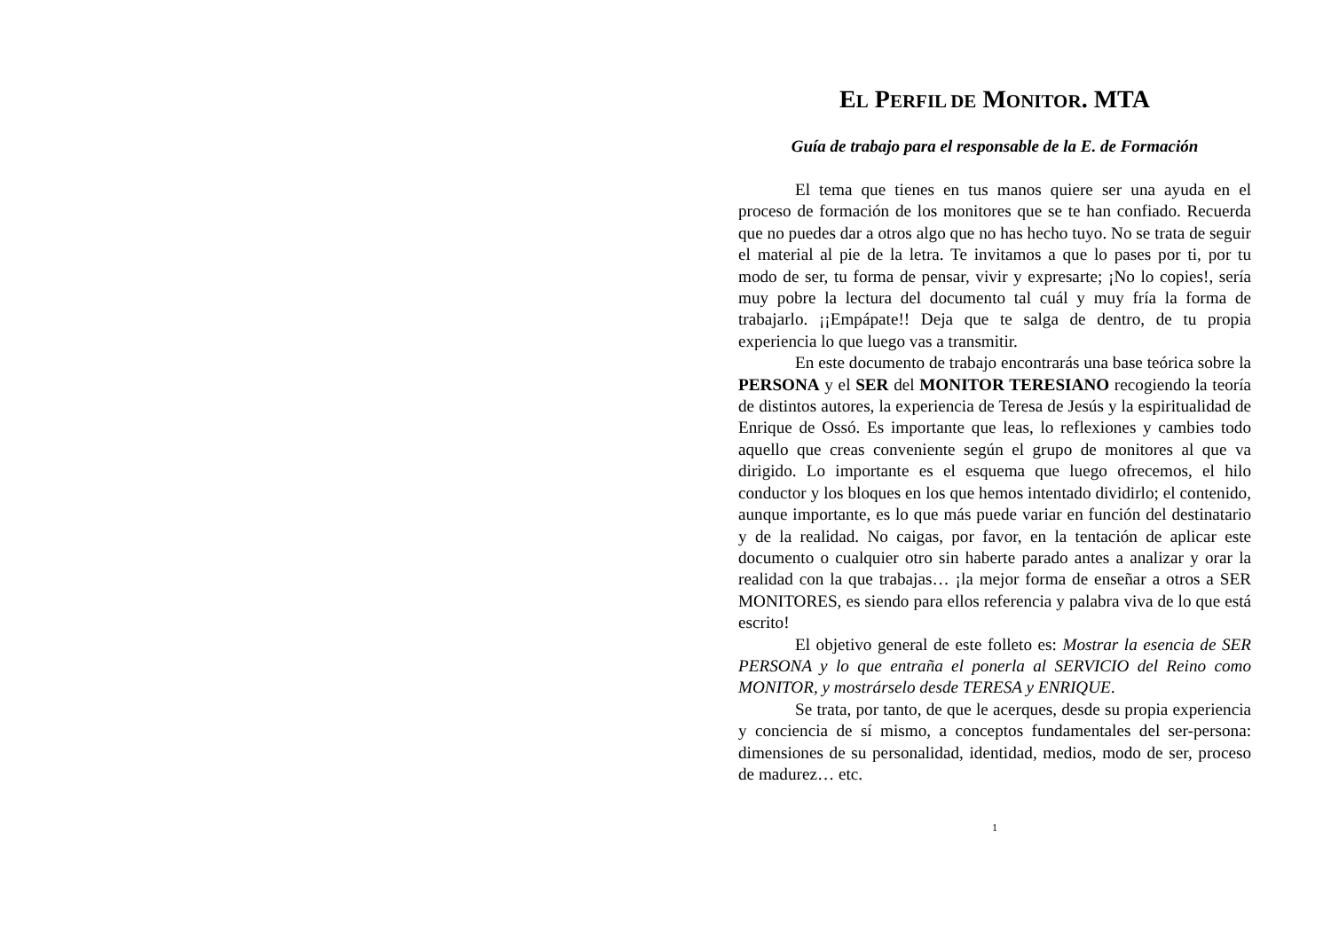EL PERFIL DE MONITOR. MTA
Guía de trabajo para el responsable de la E. de Formación
El tema que tienes en tus manos quiere ser una ayuda en el proceso de formación de los monitores que se te han confiado. Recuerda que no puedes dar a otros algo que no has hecho tuyo. No se trata de seguir el material al pie de la letra. Te invitamos a que lo pases por ti, por tu modo de ser, tu forma de pensar, vivir y expresarte; ¡No lo copies!, sería muy pobre la lectura del documento tal cuál y muy fría la forma de trabajarlo. ¡¡Empápate!! Deja que te salga de dentro, de tu propia experiencia lo que luego vas a transmitir.
En este documento de trabajo encontrarás una base teórica sobre la PERSONA y el SER del MONITOR TERESIANO recogiendo la teoría de distintos autores, la experiencia de Teresa de Jesús y la espiritualidad de Enrique de Ossó. Es importante que leas, lo reflexiones y cambies todo aquello que creas conveniente según el grupo de monitores al que va dirigido. Lo importante es el esquema que luego ofrecemos, el hilo conductor y los bloques en los que hemos intentado dividirlo; el contenido, aunque importante, es lo que más puede variar en función del destinatario y de la realidad. No caigas, por favor, en la tentación de aplicar este documento o cualquier otro sin haberte parado antes a analizar y orar la realidad con la que trabajas… ¡la mejor forma de enseñar a otros a SER MONITORES, es siendo para ellos referencia y palabra viva de lo que está escrito!
El objetivo general de este folleto es: Mostrar la esencia de SER PERSONA y lo que entraña el ponerla al SERVICIO del Reino como MONITOR, y mostrárselo desde TERESA y ENRIQUE.
Se trata, por tanto, de que le acerques, desde su propia experiencia y conciencia de sí mismo, a conceptos fundamentales del ser-persona: dimensiones de su personalidad, identidad, medios, modo de ser, proceso de madurez… etc.
1